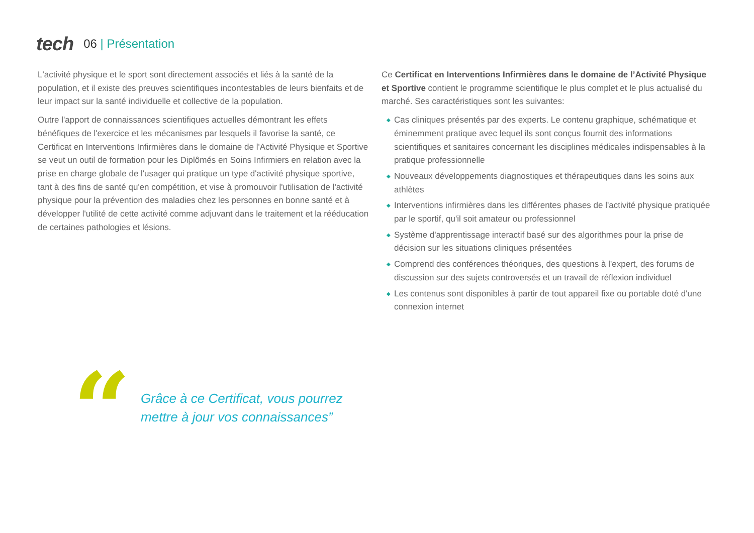tech 06 | Présentation
L'activité physique et le sport sont directement associés et liés à la santé de la population, et il existe des preuves scientifiques incontestables de leurs bienfaits et de leur impact sur la santé individuelle et collective de la population.
Outre l'apport de connaissances scientifiques actuelles démontrant les effets bénéfiques de l'exercice et les mécanismes par lesquels il favorise la santé, ce Certificat en Interventions Infirmières dans le domaine de l'Activité Physique et Sportive se veut un outil de formation pour les Diplômés en Soins Infirmiers en relation avec la prise en charge globale de l'usager qui pratique un type d'activité physique sportive, tant à des fins de santé qu'en compétition, et vise à promouvoir l'utilisation de l'activité physique pour la prévention des maladies chez les personnes en bonne santé et à développer l'utilité de cette activité comme adjuvant dans le traitement et la rééducation de certaines pathologies et lésions.
Ce Certificat en Interventions Infirmières dans le domaine de l’Activité Physique et Sportive contient le programme scientifique le plus complet et le plus actualisé du marché. Ses caractéristiques sont les suivantes:
◆ Cas cliniques présentés par des experts. Le contenu graphique, schématique et éminemment pratique avec lequel ils sont conçus fournit des informations scientifiques et sanitaires concernant les disciplines médicales indispensables à la pratique professionnelle
◆ Nouveaux développements diagnostiques et thérapeutiques dans les soins aux athlètes
◆ Interventions infirmières dans les différentes phases de l'activité physique pratiquée par le sportif, qu'il soit amateur ou professionnel
◆ Système d'apprentissage interactif basé sur des algorithmes pour la prise de décision sur les situations cliniques présentées
◆ Comprend des conférences théoriques, des questions à l'expert, des forums de discussion sur des sujets controversés et un travail de réflexion individuel
◆ Les contenus sont disponibles à partir de tout appareil fixe ou portable doté d'une connexion internet
“
Grâce à ce Certificat, vous pourrez
mettre à jour vos connaissances”